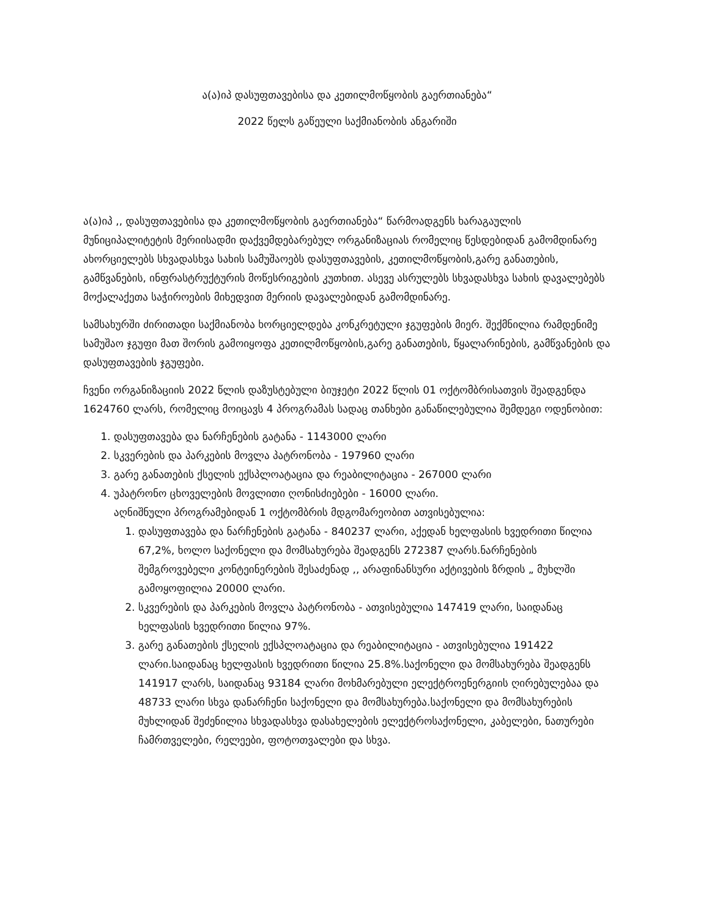ა(ა)იპ დასუფთავებისა და კეთილმოწყობის გაერთიანება“
2022 წელს გაწეული საქმიანობის ანგარიში
ა(ა)იპ ,, დასუფთავებისა და კეთილმოწყობის გაერთიანება“ წარმოადგენს ხარაგაულის მუნიციპალიტეტის მერიისადმი დაქვემდებარებულ ორგანიზაციას რომელიც წესდებიდან გამომდინარე ახორციელებს სხვადასხვა სახის სამუშაოებს დასუფთავების, კეთილმოწყობის,გარე განათების, გამწვანების, ინფრასტრუქტურის მოწესრიგების კუთხით. ასევე ასრულებს სხვადასხვა სახის დავალებებს მოქალაქეთა საჭიროების მიხედვით მერიის დავალებიდან გამომდინარე.
სამსახურში ძირითადი საქმიანობა ხორციელდება კონკრეტული ჯგუფების მიერ. შექმნილია რამდენიმე სამუშაო ჯგუფი მათ შორის გამოიყოფა კეთილმოწყობის,გარე განათების, წყალარინების, გამწვანების და დასუფთავების ჯგუფები.
ჩვენი ორგანიზაციის 2022 წლის დაზუსტებული ბიუჯეტი 2022 წლის 01 ოქტომბრისათვის შეადგენდა 1624760 ლარს, რომელიც მოიცავს 4 პროგრამას სადაც თანხები განაწილებულია შემდეგი ოდენობით:
1. დასუფთავება და ნარჩენების გატანა - 1143000 ლარი
2. სკვერების და პარკების მოვლა პატრონობა - 197960 ლარი
3. გარე განათების ქსელის ექსპლოატაცია და რეაბილიტაცია - 267000 ლარი
4. უპატრონო ცხოველების მოვლითი ღონისძიებები - 16000 ლარი.
აღნიშნული პროგრამებიდან 1 ოქტომბრის მდგომარეობით ათვისებულია:
1. დასუფთავება და ნარჩენების გატანა - 840237 ლარი, აქედან ხელფასის ხვედრითი წილია 67,2%, ხოლო საქონელი და მომსახურება შეადგენს 272387 ლარს.ნარჩენების შემგროვებელი კონტეინერების შესაძენად ,, არაფინანსური აქტივების ზრდის „ მუხლში გამოყოფილია 20000 ლარი.
2. სკვერების და პარკების მოვლა პატრონობა - ათვისებულია 147419 ლარი, საიდანაც ხელფასის ხვედრითი წილია 97%.
3. გარე განათების ქსელის ექსპლოატაცია და რეაბილიტაცია - ათვისებულია 191422 ლარი.საიდანაც ხელფასის ხვედრითი წილია 25.8%.საქონელი და მომსახურება შეადგენს 141917 ლარს, საიდანაც 93184 ლარი მოხმარებული ელექტროენერგიის ღირებულებაა და 48733 ლარი სხვა დანარჩენი საქონელი და მომსახურება.საქონელი და მომსახურების მუხლიდან შეძენილია სხვადასხვა დასახელების ელექტროსაქონელი, კაბელები, ნათურები ჩამრთველები, რელეები, ფოტოთვალები და სხვა.